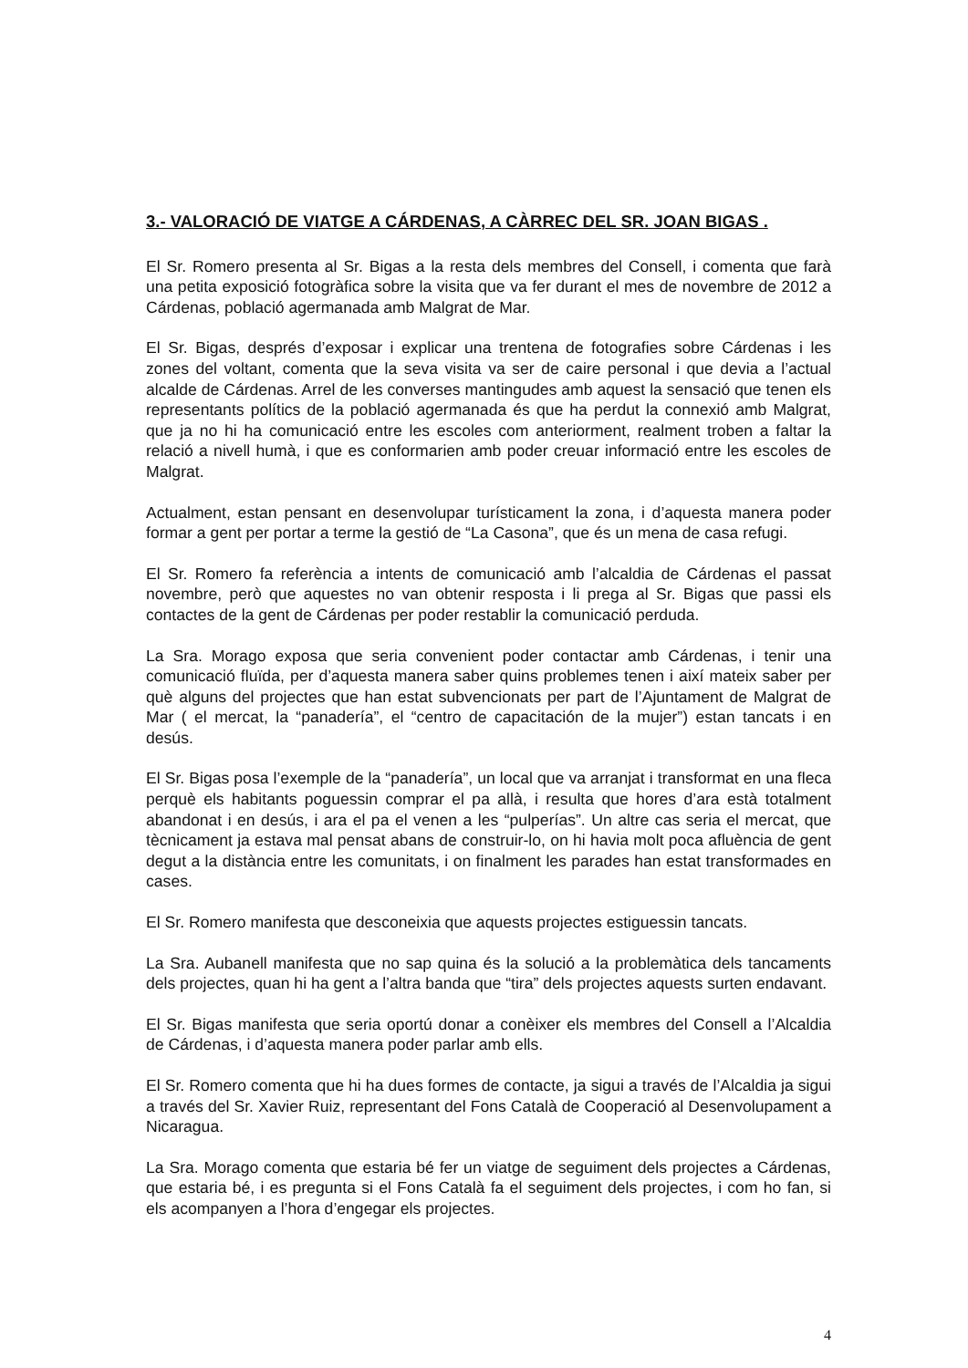3.- VALORACIÓ DE VIATGE A CÁRDENAS, A CÀRREC DEL SR. JOAN BIGAS .
El Sr. Romero presenta al Sr. Bigas a la resta dels membres del Consell, i comenta que farà una petita exposició fotogràfica sobre la visita que va fer durant el mes de novembre de 2012 a Cárdenas, població agermanada amb Malgrat de Mar.
El Sr. Bigas, després d’exposar i explicar una trentena de fotografies sobre Cárdenas i les zones del voltant, comenta que la seva visita va ser de caire personal i que devia a l’actual alcalde de Cárdenas. Arrel de les converses mantingudes amb aquest la sensació que tenen els representants polítics de la població agermanada és que ha perdut la connexió amb Malgrat, que ja no hi ha comunicació entre les escoles com anteriorment, realment troben a faltar la relació a nivell humà, i que es conformarien amb poder creuar informació entre les escoles de Malgrat.
Actualment, estan pensant en desenvolupar turísticament la zona, i d’aquesta manera poder formar a gent per portar a terme la gestió de “La Casona”, que és un mena de casa refugi.
El Sr. Romero fa referència a intents de comunicació amb l’alcaldia de Cárdenas el passat novembre, però que aquestes no van obtenir resposta i li prega al Sr. Bigas que passi els contactes de la gent de Cárdenas per poder restablir la comunicació perduda.
La Sra. Morago exposa que seria convenient poder contactar amb Cárdenas, i tenir una comunicació fluïda, per d’aquesta manera saber quins problemes tenen i així mateix saber per què alguns del projectes que han estat subvencionats per part de l’Ajuntament de Malgrat de Mar ( el mercat, la “panadería”, el “centro de capacitación de la mujer”) estan tancats i en desús.
El Sr. Bigas posa l’exemple de la “panadería”, un local que va arranjat i transformat en una fleca perquè els habitants poguessin comprar el pa allà, i resulta que hores d’ara està totalment abandonat i en desús, i ara el pa el venen a les “pulperías”. Un altre cas seria el mercat, que tècnicament ja estava mal pensat abans de construir-lo, on hi havia molt poca afluència de gent degut a la distància entre les comunitats, i on finalment les parades han estat transformades en cases.
El Sr. Romero manifesta que desconeixia que aquests projectes estiguessin tancats.
La Sra. Aubanell manifesta que no sap quina és la solució a la problemàtica dels tancaments dels projectes, quan hi ha gent a l’altra banda que “tira” dels projectes aquests surten endavant.
El Sr. Bigas manifesta que seria oportú donar a conèixer els membres del Consell a l’Alcaldia de Cárdenas, i d’aquesta manera poder parlar amb ells.
El Sr. Romero comenta que hi ha dues formes de contacte, ja sigui a través de l’Alcaldia ja sigui a través del Sr. Xavier Ruiz, representant del Fons Català de Cooperació al Desenvolupament a Nicaragua.
La Sra. Morago comenta que estaria bé fer un viatge de seguiment dels projectes a Cárdenas, que estaria bé, i es pregunta si el Fons Català fa el seguiment dels projectes, i com ho fan, si els acompanyen a l’hora d’engegar els projectes.
4